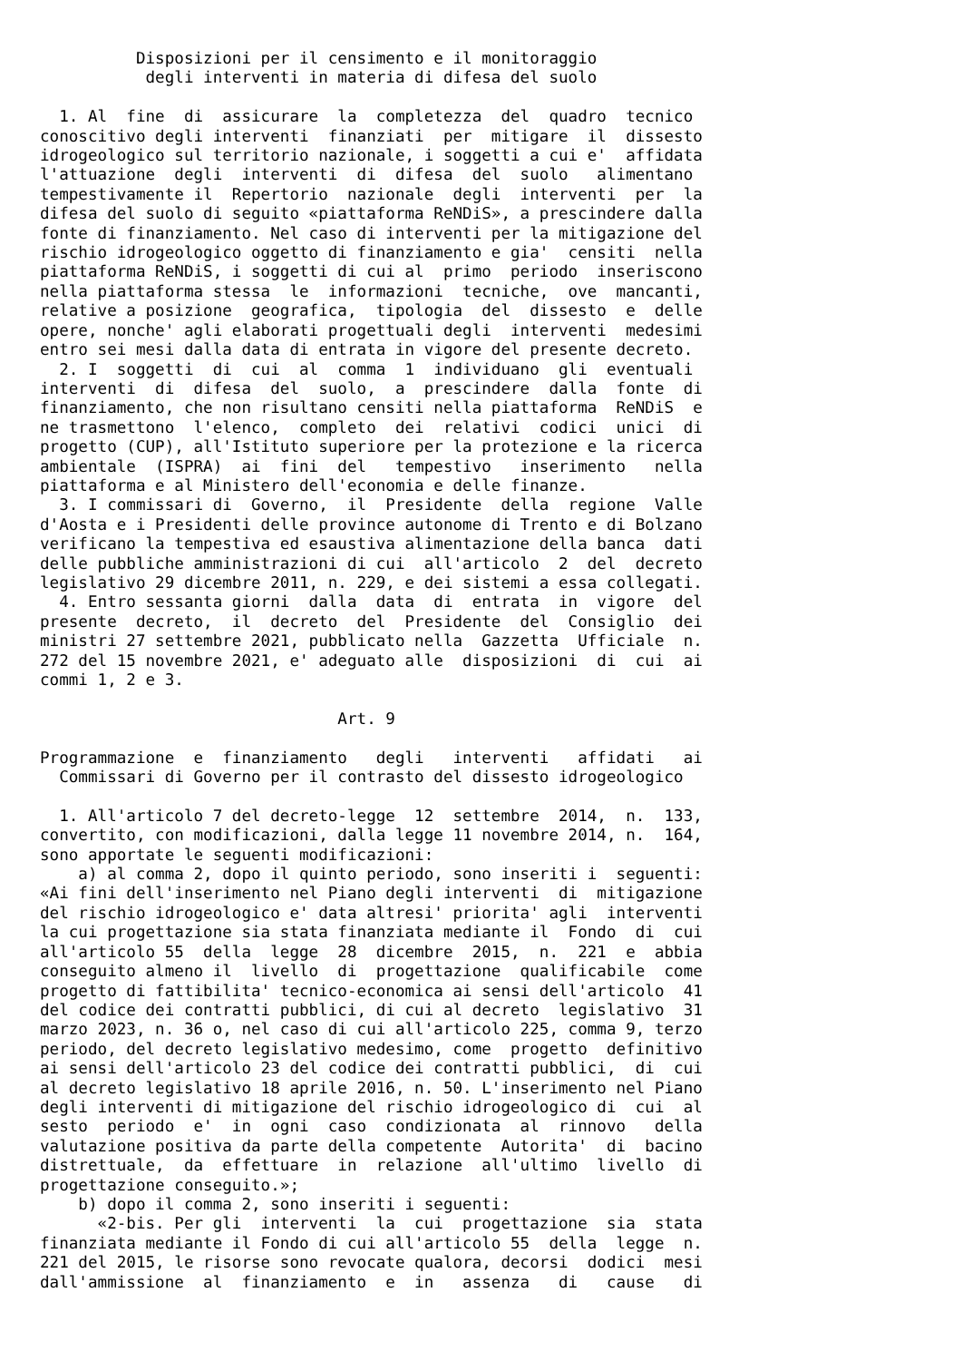Disposizioni per il censimento e il monitoraggio
           degli interventi in materia di difesa del suolo

  1. Al  fine  di  assicurare  la  completezza  del  quadro  tecnico
conoscitivo degli interventi  finanziati  per  mitigare  il  dissesto
idrogeologico sul territorio nazionale, i soggetti a cui e'  affidata
l'attuazione  degli  interventi  di  difesa  del  suolo   alimentano
tempestivamente il  Repertorio  nazionale  degli  interventi  per  la
difesa del suolo di seguito «piattaforma ReNDiS», a prescindere dalla
fonte di finanziamento. Nel caso di interventi per la mitigazione del
rischio idrogeologico oggetto di finanziamento e gia'  censiti  nella
piattaforma ReNDiS, i soggetti di cui al  primo  periodo  inseriscono
nella piattaforma stessa  le  informazioni  tecniche,  ove  mancanti,
relative a posizione  geografica,  tipologia  del  dissesto  e  delle
opere, nonche' agli elaborati progettuali degli  interventi  medesimi
entro sei mesi dalla data di entrata in vigore del presente decreto.
  2. I  soggetti  di  cui  al  comma  1  individuano  gli  eventuali
interventi  di  difesa  del  suolo,  a  prescindere  dalla  fonte  di
finanziamento, che non risultano censiti nella piattaforma  ReNDiS  e
ne trasmettono  l'elenco,  completo  dei  relativi  codici  unici  di
progetto (CUP), all'Istituto superiore per la protezione e la ricerca
ambientale  (ISPRA)  ai  fini  del   tempestivo   inserimento   nella
piattaforma e al Ministero dell'economia e delle finanze.
  3. I commissari di  Governo,  il  Presidente  della  regione  Valle
d'Aosta e i Presidenti delle province autonome di Trento e di Bolzano
verificano la tempestiva ed esaustiva alimentazione della banca  dati
delle pubbliche amministrazioni di cui  all'articolo  2  del  decreto
legislativo 29 dicembre 2011, n. 229, e dei sistemi a essa collegati.
  4. Entro sessanta giorni  dalla  data  di  entrata  in  vigore  del
presente  decreto,  il  decreto  del  Presidente  del  Consiglio  dei
ministri 27 settembre 2021, pubblicato nella  Gazzetta  Ufficiale  n.
272 del 15 novembre 2021, e' adeguato alle  disposizioni  di  cui  ai
commi 1, 2 e 3.

                               Art. 9

Programmazione  e  finanziamento   degli   interventi   affidati   ai
  Commissari di Governo per il contrasto del dissesto idrogeologico

  1. All'articolo 7 del decreto-legge  12  settembre  2014,  n.  133,
convertito, con modificazioni, dalla legge 11 novembre 2014, n.  164,
sono apportate le seguenti modificazioni:
    a) al comma 2, dopo il quinto periodo, sono inseriti i  seguenti:
«Ai fini dell'inserimento nel Piano degli interventi  di  mitigazione
del rischio idrogeologico e' data altresi' priorita' agli  interventi
la cui progettazione sia stata finanziata mediante il  Fondo  di  cui
all'articolo 55  della  legge  28  dicembre  2015,  n.  221  e  abbia
conseguito almeno il  livello  di  progettazione  qualificabile  come
progetto di fattibilita' tecnico-economica ai sensi dell'articolo  41
del codice dei contratti pubblici, di cui al decreto  legislativo  31
marzo 2023, n. 36 o, nel caso di cui all'articolo 225, comma 9, terzo
periodo, del decreto legislativo medesimo, come  progetto  definitivo
ai sensi dell'articolo 23 del codice dei contratti pubblici,  di  cui
al decreto legislativo 18 aprile 2016, n. 50. L'inserimento nel Piano
degli interventi di mitigazione del rischio idrogeologico di  cui  al
sesto  periodo  e'  in  ogni  caso  condizionata  al  rinnovo   della
valutazione positiva da parte della competente  Autorita'  di  bacino
distrettuale,  da  effettuare  in  relazione  all'ultimo  livello  di
progettazione conseguito.»;
    b) dopo il comma 2, sono inseriti i seguenti:
      «2-bis. Per gli  interventi  la  cui  progettazione  sia  stata
finanziata mediante il Fondo di cui all'articolo 55  della  legge  n.
221 del 2015, le risorse sono revocate qualora, decorsi  dodici  mesi
dall'ammissione  al  finanziamento  e  in   assenza   di   cause   di